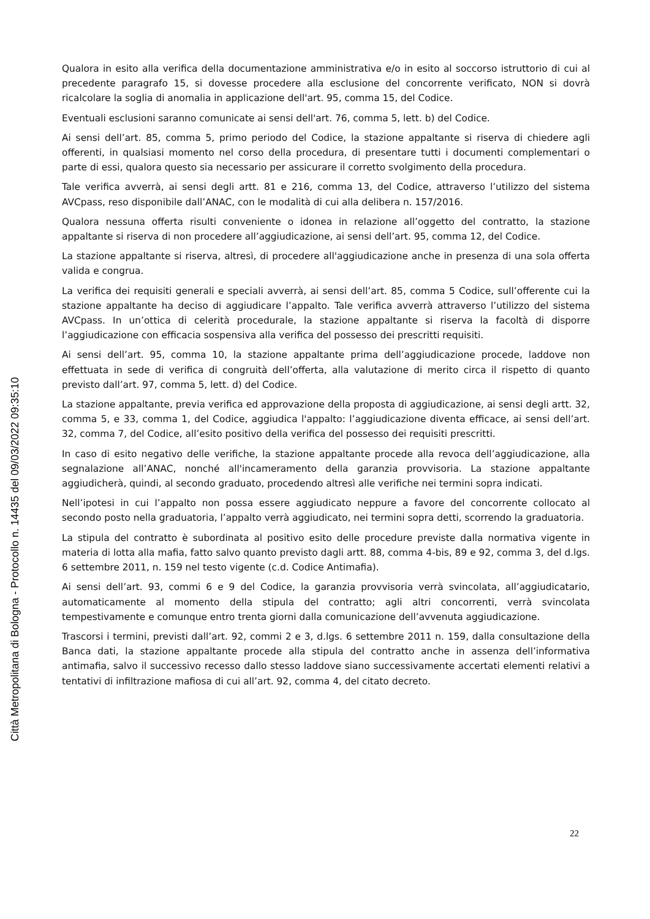Qualora in esito alla verifica della documentazione amministrativa e/o in esito al soccorso istruttorio di cui al precedente paragrafo 15, si dovesse procedere alla esclusione del concorrente verificato, NON si dovrà ricalcolare la soglia di anomalia in applicazione dell'art. 95, comma 15, del Codice.
Eventuali esclusioni saranno comunicate ai sensi dell'art. 76, comma 5, lett. b) del Codice.
Ai sensi dell’art. 85, comma 5, primo periodo del Codice, la stazione appaltante si riserva di chiedere agli offerenti, in qualsiasi momento nel corso della procedura, di presentare tutti i documenti complementari o parte di essi, qualora questo sia necessario per assicurare il corretto svolgimento della procedura.
Tale verifica avverrà, ai sensi degli artt. 81 e 216, comma 13, del Codice, attraverso l’utilizzo del sistema AVCpass, reso disponibile dall’ANAC, con le modalità di cui alla delibera n. 157/2016.
Qualora nessuna offerta risulti conveniente o idonea in relazione all’oggetto del contratto, la stazione appaltante si riserva di non procedere all’aggiudicazione, ai sensi dell’art. 95, comma 12, del Codice.
La stazione appaltante si riserva, altresì, di procedere all'aggiudicazione anche in presenza di una sola offerta valida e congrua.
La verifica dei requisiti generali e speciali avverrà, ai sensi dell’art. 85, comma 5 Codice, sull’offerente cui la stazione appaltante ha deciso di aggiudicare l’appalto. Tale verifica avverrà attraverso l’utilizzo del sistema AVCpass. In un’ottica di celerità procedurale, la stazione appaltante si riserva la facoltà di disporre l’aggiudicazione con efficacia sospensiva alla verifica del possesso dei prescritti requisiti.
Ai sensi dell’art. 95, comma 10, la stazione appaltante prima dell’aggiudicazione procede, laddove non effettuata in sede di verifica di congruità dell’offerta, alla valutazione di merito circa il rispetto di quanto previsto dall’art. 97, comma 5, lett. d) del Codice.
La stazione appaltante, previa verifica ed approvazione della proposta di aggiudicazione, ai sensi degli artt. 32, comma 5, e 33, comma 1, del Codice, aggiudica l'appalto: l’aggiudicazione diventa efficace, ai sensi dell’art. 32, comma 7, del Codice, all’esito positivo della verifica del possesso dei requisiti prescritti.
In caso di esito negativo delle verifiche, la stazione appaltante procede alla revoca dell’aggiudicazione, alla segnalazione all’ANAC, nonché all'incameramento della garanzia provvisoria. La stazione appaltante aggiudicherà, quindi, al secondo graduato, procedendo altresì alle verifiche nei termini sopra indicati.
Nell’ipotesi in cui l’appalto non possa essere aggiudicato neppure a favore del concorrente collocato al secondo posto nella graduatoria, l’appalto verrà aggiudicato, nei termini sopra detti, scorrendo la graduatoria.
La stipula del contratto è subordinata al positivo esito delle procedure previste dalla normativa vigente in materia di lotta alla mafia, fatto salvo quanto previsto dagli artt. 88, comma 4-bis, 89 e 92, comma 3, del d.lgs. 6 settembre 2011, n. 159 nel testo vigente (c.d. Codice Antimafia).
Ai sensi dell’art. 93, commi 6 e 9 del Codice, la garanzia provvisoria verrà svincolata, all’aggiudicatario, automaticamente al momento della stipula del contratto; agli altri concorrenti, verrà svincolata tempestivamente e comunque entro trenta giorni dalla comunicazione dell’avvenuta aggiudicazione.
Trascorsi i termini, previsti dall’art. 92, commi 2 e 3, d.lgs. 6 settembre 2011 n. 159, dalla consultazione della Banca dati, la stazione appaltante procede alla stipula del contratto anche in assenza dell’informativa antimafia, salvo il successivo recesso dallo stesso laddove siano successivamente accertati elementi relativi a tentativi di infiltrazione mafiosa di cui all’art. 92, comma 4, del citato decreto.
22
Città Metropolitana di Bologna - Protocollo n. 14435 del 09/03/2022 09:35:10